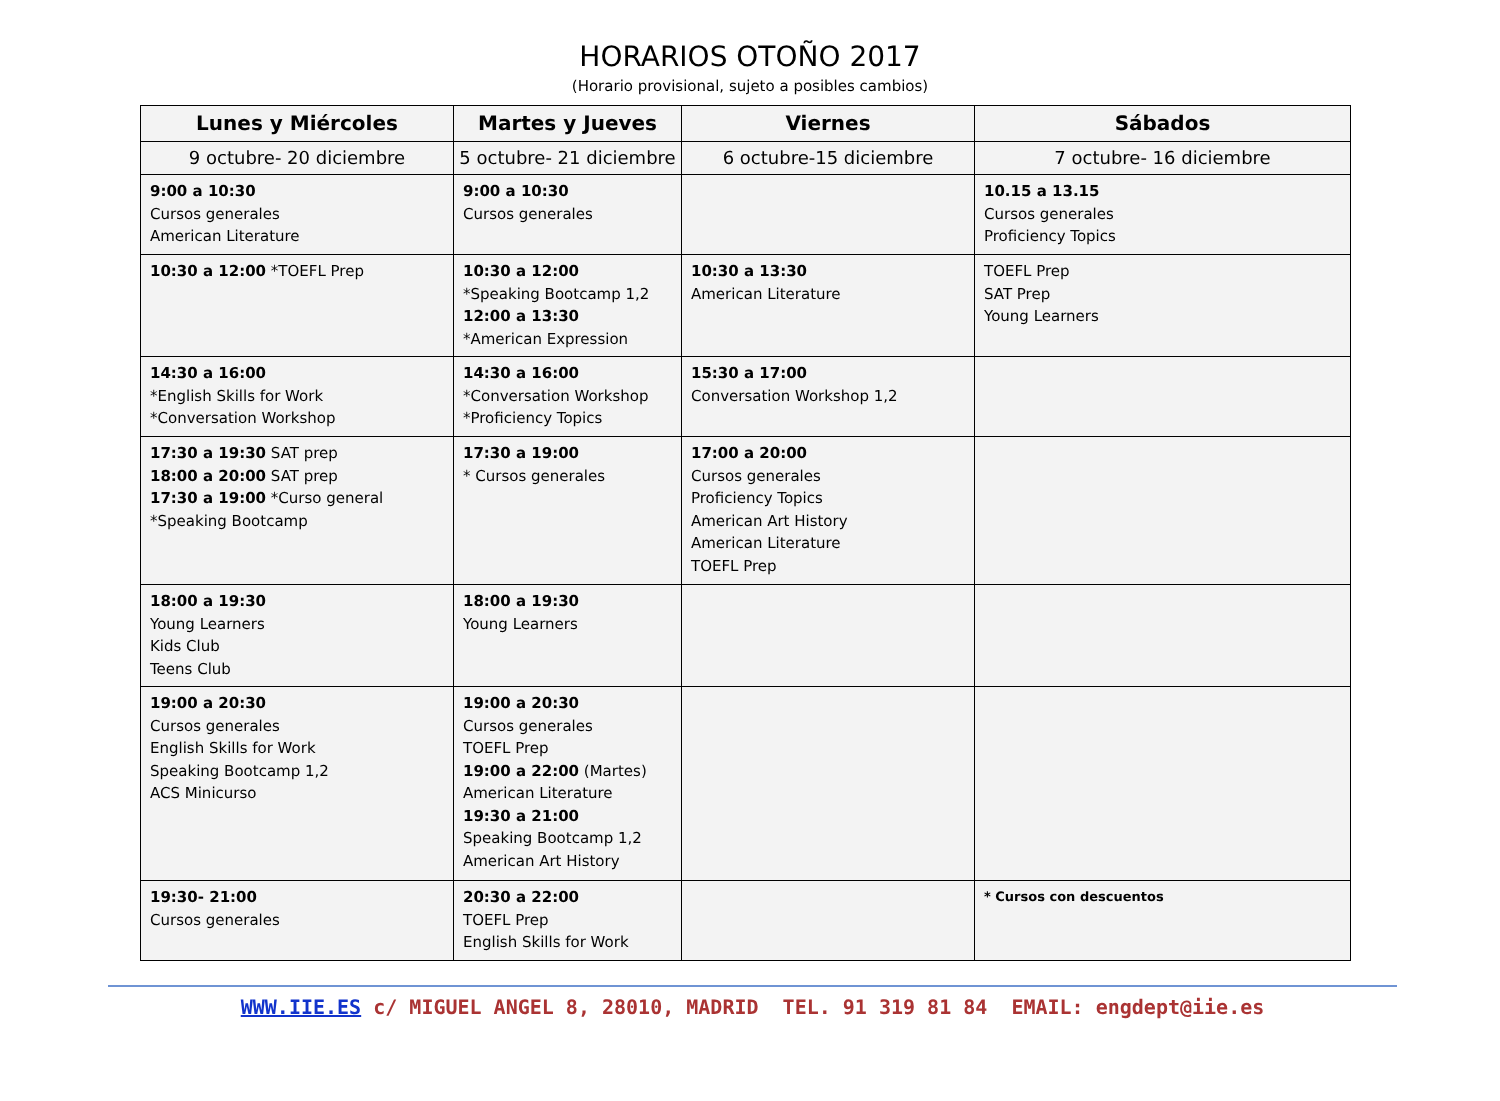HORARIOS OTOÑO 2017
(Horario provisional, sujeto a posibles cambios)
| Lunes y Miércoles | Martes y Jueves | Viernes | Sábados |
| --- | --- | --- | --- |
| 9 octubre- 20 diciembre | 5 octubre- 21 diciembre | 6 octubre-15 diciembre | 7 octubre- 16 diciembre |
| 9:00 a 10:30 Cursos generales American Literature | 9:00 a 10:30 Cursos generales | | 10.15 a 13.15 Cursos generales Proficiency Topics |
| 10:30 a 12:00 *TOEFL Prep | 10:30 a 12:00 *Speaking Bootcamp 1,2 12:00 a 13:30 *American Expression | 10:30 a 13:30 American Literature | TOEFL Prep SAT Prep Young Learners |
| 14:30 a 16:00 *English Skills for Work *Conversation Workshop | 14:30 a 16:00 *Conversation Workshop *Proficiency Topics | 15:30 a 17:00 Conversation Workshop 1,2 | |
| 17:30 a 19:30 SAT prep 18:00 a 20:00 SAT prep 17:30 a 19:00 *Curso general *Speaking Bootcamp | 17:30 a 19:00 * Cursos generales | 17:00 a 20:00 Cursos generales Proficiency Topics American Art History American Literature TOEFL Prep | |
| 18:00 a 19:30 Young Learners Kids Club Teens Club | 18:00 a 19:30 Young Learners | | |
| 19:00 a 20:30 Cursos generales English Skills for Work Speaking Bootcamp 1,2 ACS Minicurso | 19:00 a 20:30 Cursos generales TOEFL Prep 19:00 a 22:00 (Martes) American Literature 19:30 a 21:00 Speaking Bootcamp 1,2 American Art History | | |
| 19:30- 21:00 Cursos generales | 20:30 a 22:00 TOEFL Prep English Skills for Work | | * Cursos con descuentos |
WWW.IIE.ES c/ MIGUEL ANGEL 8, 28010, MADRID TEL. 91 319 81 84 EMAIL: engdept@iie.es